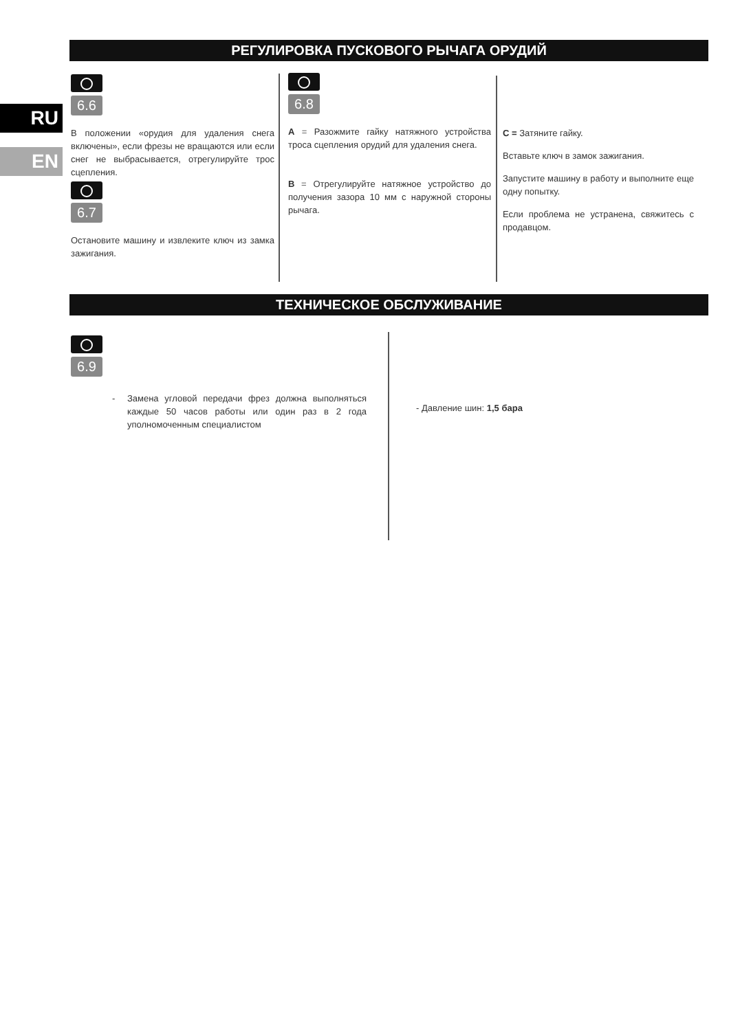RU
EN
РЕГУЛИРОВКА ПУСКОВОГО РЫЧАГА ОРУДИЙ
6.6
В положении «орудия для удаления снега включены», если фрезы не вращаются или если снег не выбрасывается, отрегулируйте трос сцепления.
6.7
Остановите машину и извлеките ключ из замка зажигания.
6.8
A = Разожмите гайку натяжного устройства троса сцепления орудий для удаления снега.
B = Отрегулируйте натяжное устройство до получения зазора 10 мм с наружной стороны рычага.
C = Затяните гайку.
Вставьте ключ в замок зажигания.
Запустите машину в работу и выполните еще одну попытку.
Если проблема не устранена, свяжитесь с продавцом.
ТЕХНИЧЕСКОЕ ОБСЛУЖИВАНИЕ
6.9
- Замена угловой передачи фрез должна выполняться каждые 50 часов работы или один раз в 2 года уполномоченным специалистом
- Давление шин: 1,5 бара